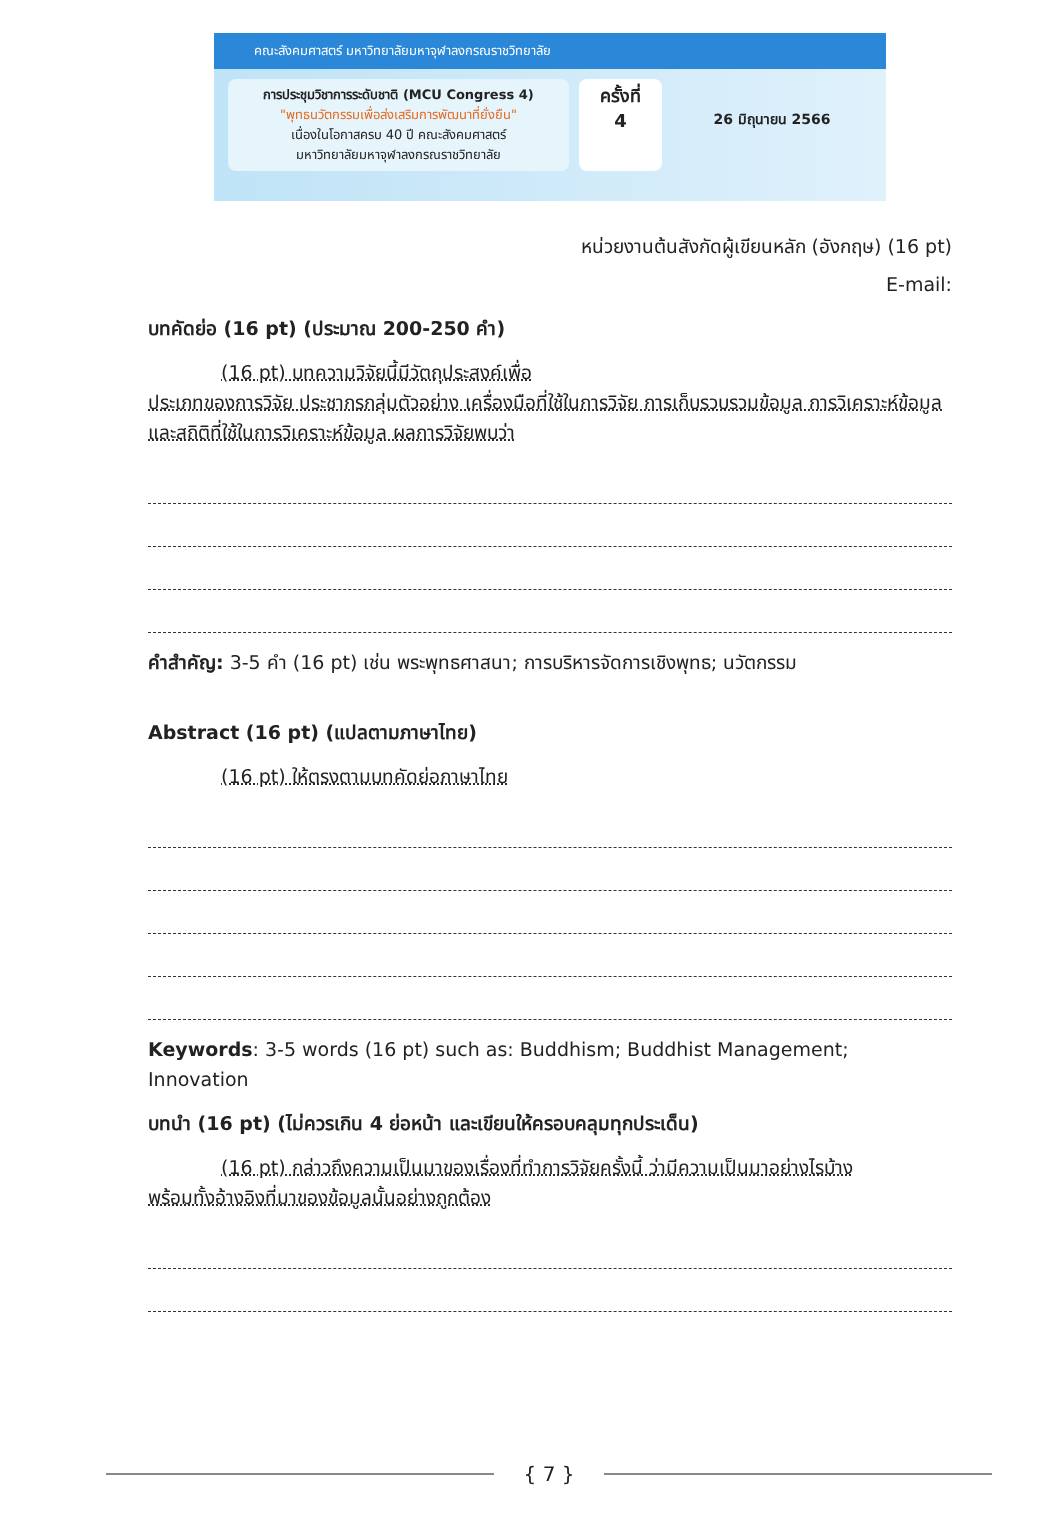คณะสังคมศาสตร์ มหาวิทยาลัยมหาจุฬาลงกรณราชวิทยาลัย
การประชุมวิชาการระดับชาติ (MCU Congress 4)
"พุทธนวัตกรรมเพื่อส่งเสริมการพัฒนาที่ยั่งยืน"
เนื่องในโอกาสครบ 40 ปี คณะสังคมศาสตร์
มหาวิทยาลัยมหาจุฬาลงกรณราชวิทยาลัย
ครั้งที่
4
26 มิถุนายน 2566
หน่วยงานต้นสังกัดผู้เขียนหลัก (อังกฤษ) (16 pt)
E-mail:
บทคัดย่อ (16 pt) (ประมาณ 200-250 คำ)
(16 pt) บทความวิจัยนี้มีวัตถุประสงค์เพื่อ
ประเภทของการวิจัย ประชากรกลุ่มตัวอย่าง เครื่องมือที่ใช้ในการวิจัย การเก็บรวบรวมข้อมูล การวิเคราะห์ข้อมูลและสถิติที่ใช้ในการวิเคราะห์ข้อมูล ผลการวิจัยพบว่า
คำสำคัญ: 3-5 คำ (16 pt) เช่น พระพุทธศาสนา; การบริหารจัดการเชิงพุทธ; นวัตกรรม
Abstract (16 pt) (แปลตามภาษาไทย)
(16 pt) ให้ตรงตามบทคัดย่อภาษาไทย
Keywords: 3-5 words (16 pt) such as: Buddhism; Buddhist Management; Innovation
บทนำ (16 pt) (ไม่ควรเกิน 4 ย่อหน้า และเขียนให้ครอบคลุมทุกประเด็น)
(16 pt) กล่าวถึงความเป็นมาของเรื่องที่ทำการวิจัยครั้งนี้ ว่ามีความเป็นมาอย่างไรบ้าง
พร้อมทั้งอ้างอิงที่มาของข้อมูลนั้นอย่างถูกต้อง
{ 7 }